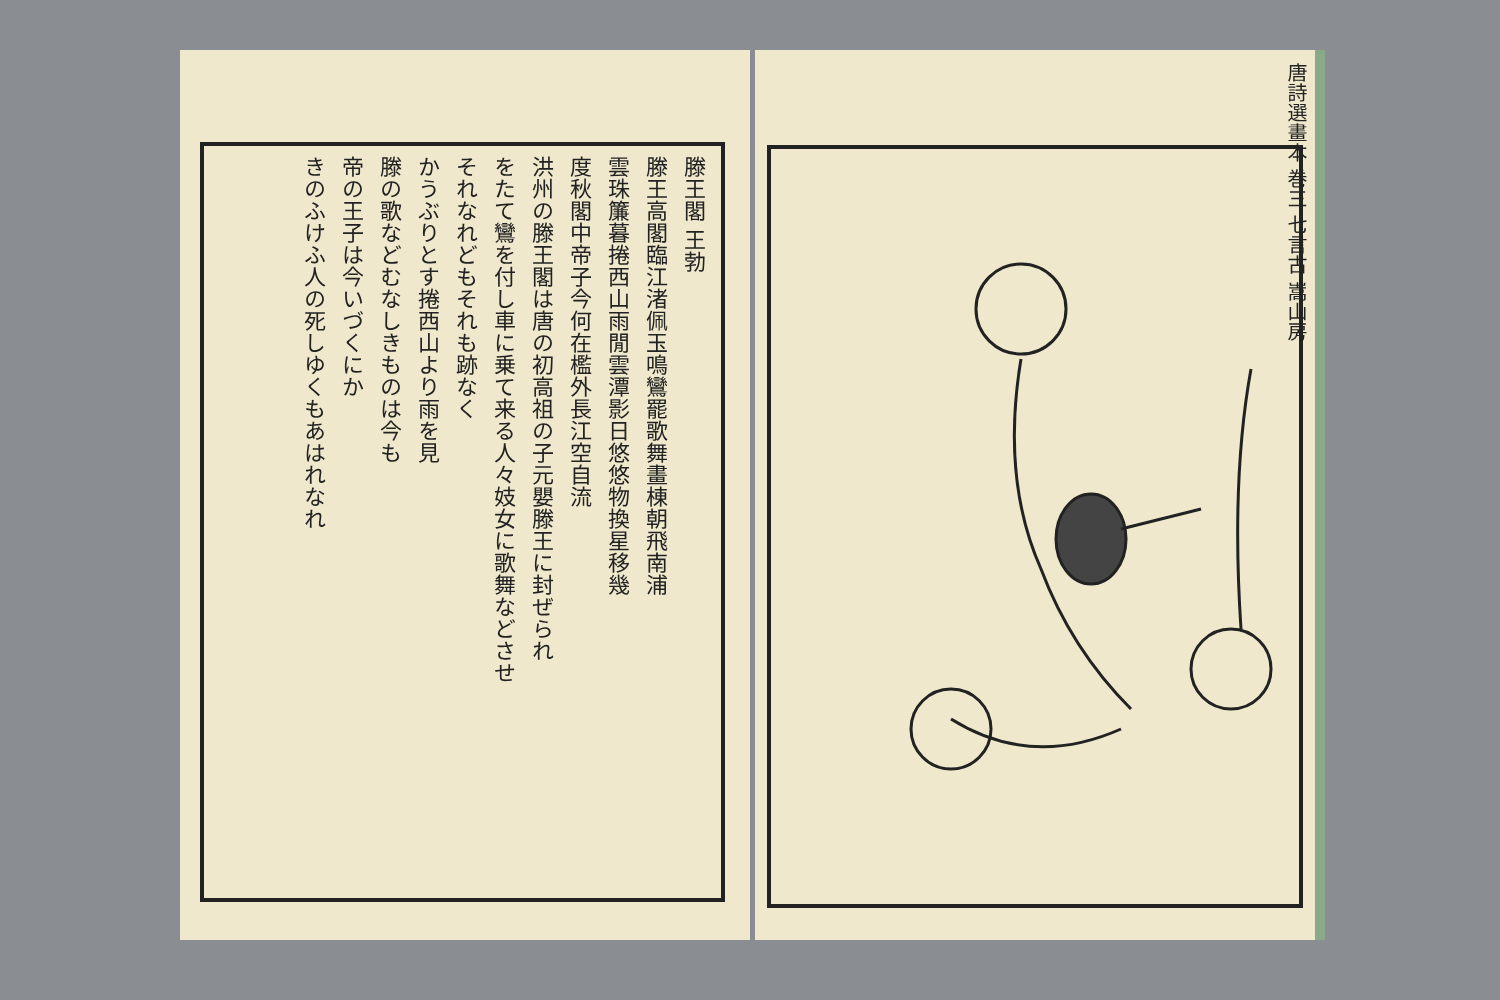滕王閣 王勃
滕王高閣臨江渚佩玉鳴鸞罷歌舞畫棟朝飛南浦
雲珠簾暮捲西山雨閒雲潭影日悠悠物換星移幾
度秋閣中帝子今何在檻外長江空自流
洪州の滕王閣は唐の初高祖の子元嬰滕王に封ぜられ
をたて鸞を付し車に乗て来る人々妓女に歌舞などさせ
それなれどもそれも跡なく
かうぶりとす捲西山より雨を見
滕の歌などむなしきものは今も
帝の王子は今いづくにか
きのふけふ人の死しゆくもあはれなれ
唐詩選畫本 巻三 七言古 嵩山房